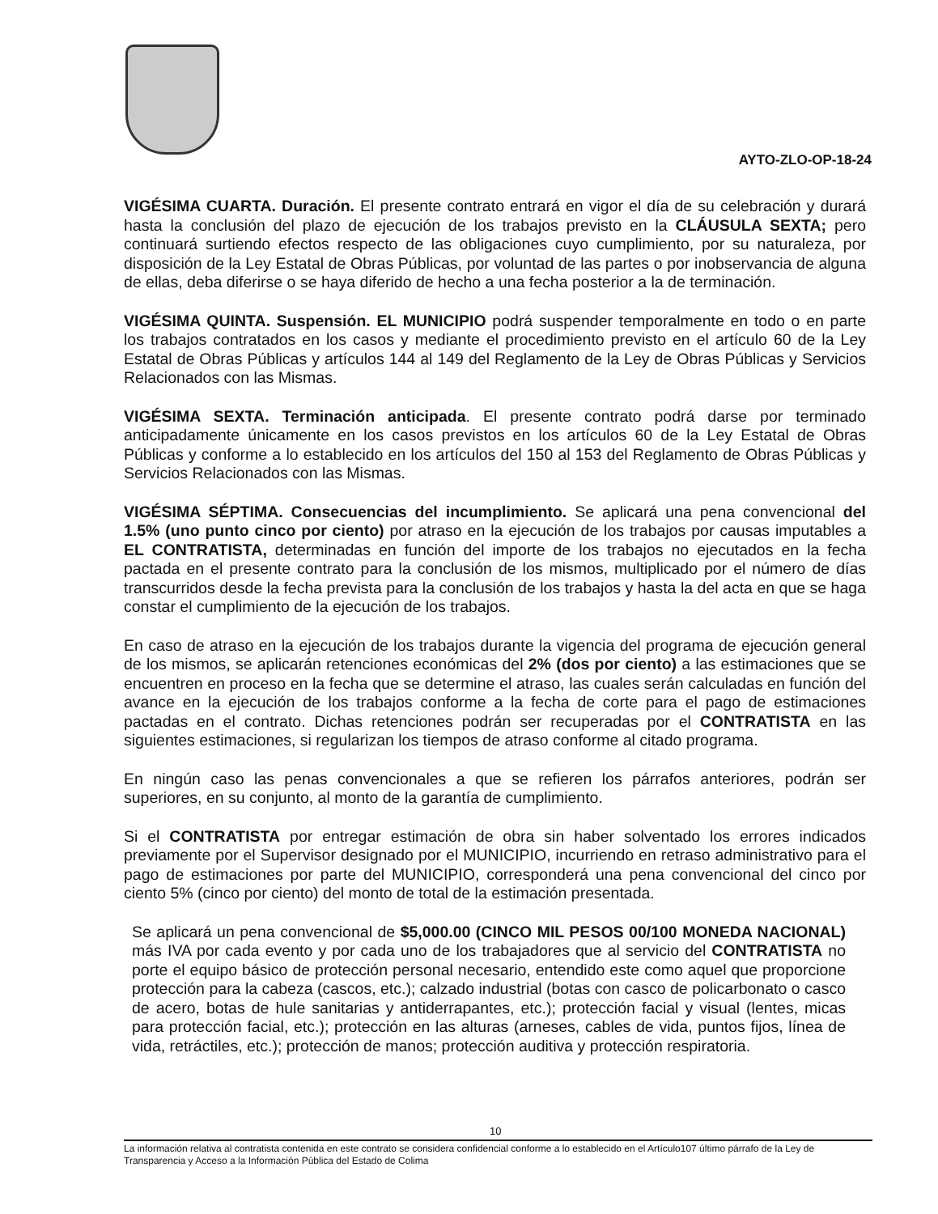AYTO-ZLO-OP-18-24
VIGÉSIMA CUARTA. Duración. El presente contrato entrará en vigor el día de su celebración y durará hasta la conclusión del plazo de ejecución de los trabajos previsto en la CLÁUSULA SEXTA; pero continuará surtiendo efectos respecto de las obligaciones cuyo cumplimiento, por su naturaleza, por disposición de la Ley Estatal de Obras Públicas, por voluntad de las partes o por inobservancia de alguna de ellas, deba diferirse o se haya diferido de hecho a una fecha posterior a la de terminación.
VIGÉSIMA QUINTA. Suspensión. EL MUNICIPIO podrá suspender temporalmente en todo o en parte los trabajos contratados en los casos y mediante el procedimiento previsto en el artículo 60 de la Ley Estatal de Obras Públicas y artículos 144 al 149 del Reglamento de la Ley de Obras Públicas y Servicios Relacionados con las Mismas.
VIGÉSIMA SEXTA. Terminación anticipada. El presente contrato podrá darse por terminado anticipadamente únicamente en los casos previstos en los artículos 60 de la Ley Estatal de Obras Públicas y conforme a lo establecido en los artículos del 150 al 153 del Reglamento de Obras Públicas y Servicios Relacionados con las Mismas.
VIGÉSIMA SÉPTIMA. Consecuencias del incumplimiento. Se aplicará una pena convencional del 1.5% (uno punto cinco por ciento) por atraso en la ejecución de los trabajos por causas imputables a EL CONTRATISTA, determinadas en función del importe de los trabajos no ejecutados en la fecha pactada en el presente contrato para la conclusión de los mismos, multiplicado por el número de días transcurridos desde la fecha prevista para la conclusión de los trabajos y hasta la del acta en que se haga constar el cumplimiento de la ejecución de los trabajos.
En caso de atraso en la ejecución de los trabajos durante la vigencia del programa de ejecución general de los mismos, se aplicarán retenciones económicas del 2% (dos por ciento) a las estimaciones que se encuentren en proceso en la fecha que se determine el atraso, las cuales serán calculadas en función del avance en la ejecución de los trabajos conforme a la fecha de corte para el pago de estimaciones pactadas en el contrato. Dichas retenciones podrán ser recuperadas por el CONTRATISTA en las siguientes estimaciones, si regularizan los tiempos de atraso conforme al citado programa.
En ningún caso las penas convencionales a que se refieren los párrafos anteriores, podrán ser superiores, en su conjunto, al monto de la garantía de cumplimiento.
Si el CONTRATISTA por entregar estimación de obra sin haber solventado los errores indicados previamente por el Supervisor designado por el MUNICIPIO, incurriendo en retraso administrativo para el pago de estimaciones por parte del MUNICIPIO, corresponderá una pena convencional del cinco por ciento 5% (cinco por ciento) del monto de total de la estimación presentada.
Se aplicará un pena convencional de $5,000.00 (CINCO MIL PESOS 00/100 MONEDA NACIONAL) más IVA por cada evento y por cada uno de los trabajadores que al servicio del CONTRATISTA no porte el equipo básico de protección personal necesario, entendido este como aquel que proporcione protección para la cabeza (cascos, etc.); calzado industrial (botas con casco de policarbonato o casco de acero, botas de hule sanitarias y antiderrapantes, etc.); protección facial y visual (lentes, micas para protección facial, etc.); protección en las alturas (arneses, cables de vida, puntos fijos, línea de vida, retráctiles, etc.); protección de manos; protección auditiva y protección respiratoria.
10
La información relativa al contratista contenida en este contrato se considera confidencial conforme a lo establecido en el Artículo107 último párrafo de la Ley de Transparencia y Acceso a la Información Pública del Estado de Colima